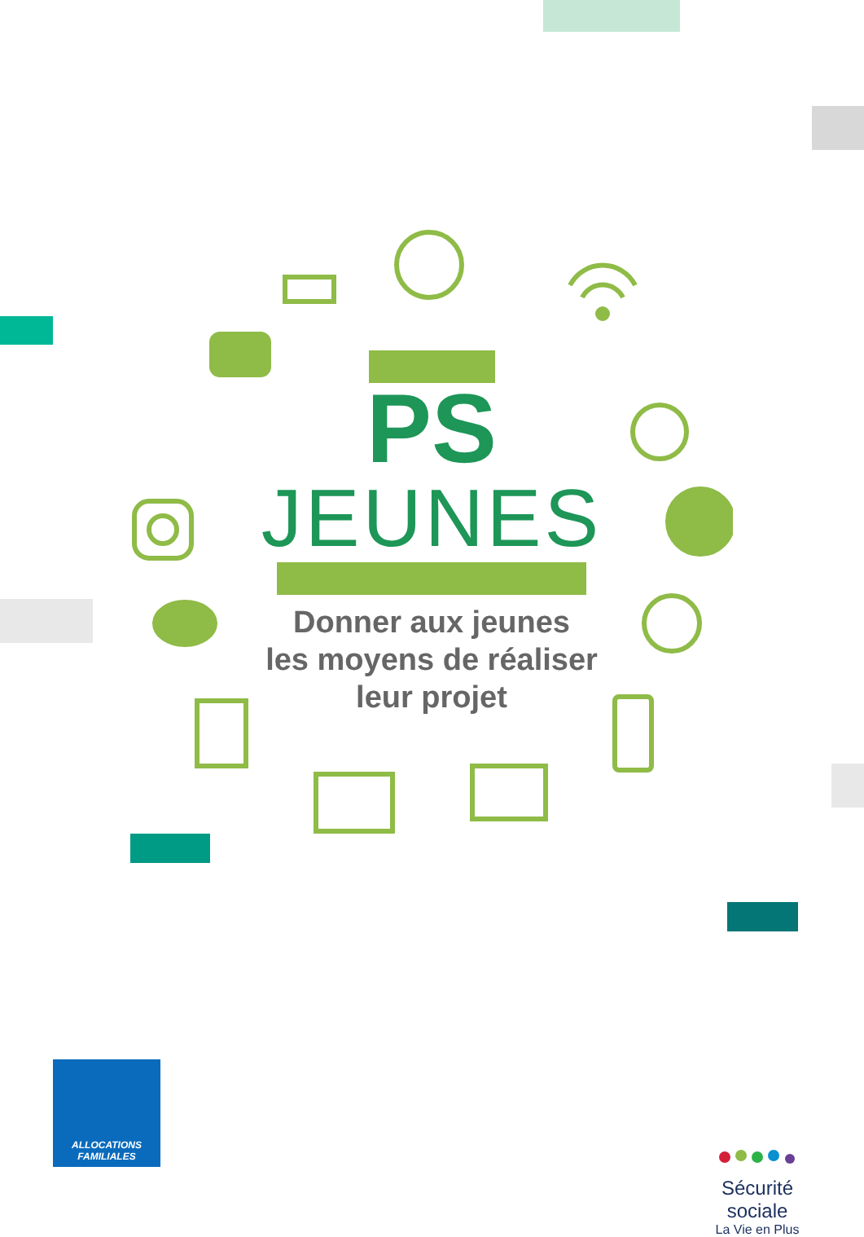PS
JEUNES
Donner aux jeunes
les moyens de réaliser
leur projet
ALLOCATIONS
FAMILIALES
Sécurité sociale
La Vie en Plus